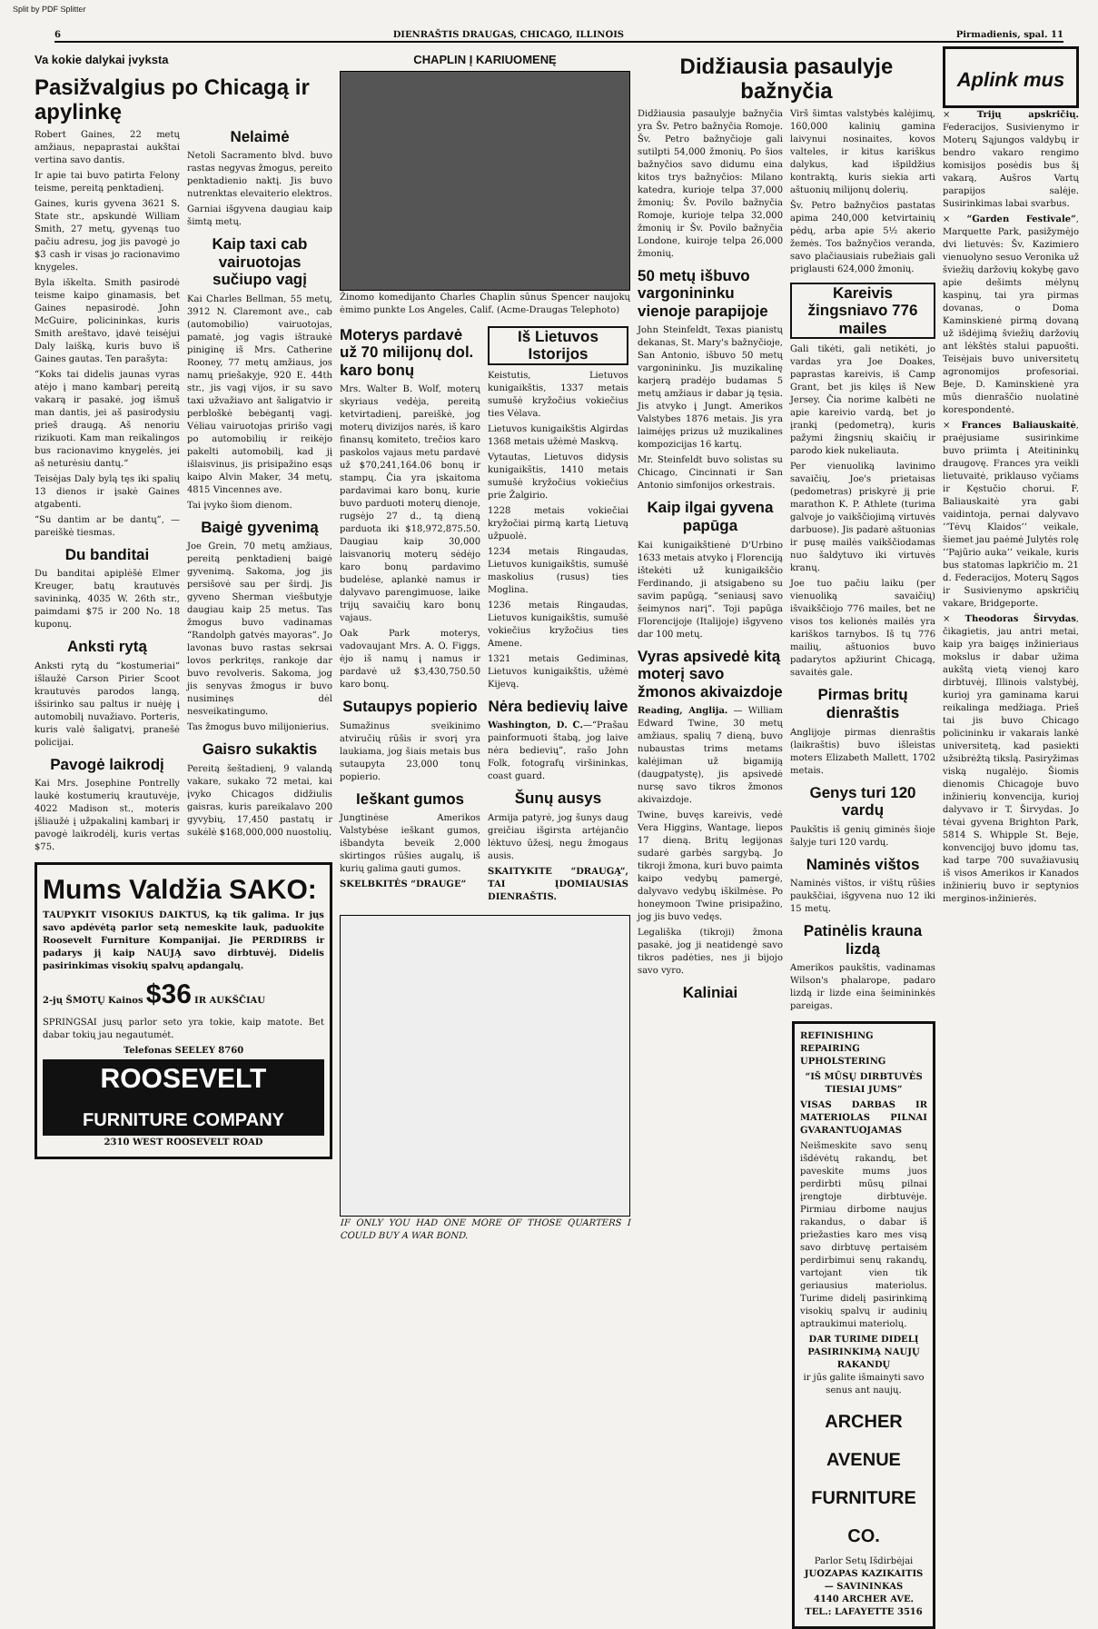Split by PDF Splitter
6 DIENRAŠTIS DRAUGAS, CHICAGO, ILLINOIS Pirmadienis, spal. 11
Va kokie dalykai įvyksta
Pasižvalgius po Chicagą ir apylinkę
Robert Gaines, 22 metų amžiaus, nepaprastai aukštai vertina savo dantis.
Ir apie tai buvo patirta Felony teisme, pereitą penktadienį.
Gaines, kuris gyvena 3621 S. State str., apskundė William Smith, 27 metų, gyvenąs tuo pačiu adresu, jog jis pavogė jo $3 cash ir visas jo racionavimo knygeles.
Byla iškelta. Smith pasirodė teisme kaipo ginamasis, bet Gaines nepasirodė. John McGuire, policininkas, kuris Smith areštavo, įdavė teisėjui Daly laišką, kuris buvo iš Gaines gautas. Ten parašyta:
“Koks tai didelis jaunas vyras atėjo į mano kambarį pereitą vakarą ir pasakė, jog išmuš man dantis, jei aš pasirodysiu prieš draugą. Aš nenoriu rizikuoti. Kam man reikalingos bus racionavimo knygelės, jei aš neturėsiu dantų.”
Teisėjas Daly bylą tęs iki spalių 13 dienos ir įsakė Gaines atgabenti.
“Su dantim ar be dantų”, — pareiškė tiesmas.
Du banditai
Du banditai apiplėšė Elmer Kreuger, batų krautuvės savininką, 4035 W. 26th str., paimdami $75 ir 200 No. 18 kuponų.
Anksti rytą
Anksti rytą du “kostumeriai” išlaužė Carson Pirier Scoot krautuvės parodos langą, išsirinko sau paltus ir nuėję į automobilį nuvažiavo. Porteris, kuris valė šaligatvį, pranešė policijai.
Pavogė laikrodį
Kai Mrs. Josephine Pontrelly laukė kostumerių krautuvėje, 4022 Madison st., moteris įšliaužė į užpakalinį kambarį ir pavogė laikrodėlį, kuris vertas $75.
Nelaimė
Netoli Sacramento blvd. buvo rastas negyvas žmogus, pereito penktadienio naktį. Jis buvo nutrenktas elevaiterio elektros.
Garniai išgyvena daugiau kaip šimtą metų.
Kaip taxi cab vairuotojas sučiupo vagį
Kai Charles Bellman, 55 metų, 3912 N. Claremont ave., cab (automobilio) vairuotojas, pamatė, jog vagis ištraukė piniginę iš Mrs. Catherine Rooney, 77 metų amžiaus, jos namų priešakyje, 920 E. 44th str., jis vagį vijos, ir su savo taxi užvažiavo ant šaligatvio ir perbloškė bebėgantį vagį. Vėliau vairuotojas pririšo vagį po automobilių ir reikėjo pakelti automobilį, kad jį išlaisvinus, jis prisipažino esąs kaipo Alvin Maker, 34 metų, 4815 Vincennes ave.
Tai įvyko šiom dienom.
Baigė gyvenimą
Joe Grein, 70 metų amžiaus, pereitą penktadienį baigė gyvenimą. Sakoma, jog jis persišovė sau per širdį. Jis gyveno Sherman viešbutyje daugiau kaip 25 metus. Tas žmogus buvo vadinamas “Randolph gatvės mayoras”. Jo lavonas buvo rastas sekrsai lovos perkritęs, rankoje dar buvo revolveris. Sakoma, jog jis senyvas žmogus ir buvo nusiminęs dėl nesveikatingumo.
Tas žmogus buvo milijonierius.
Gaisro sukaktis
Pereitą šeštadienį, 9 valandą vakare, sukako 72 metai, kai įvyko Chicagos didžiulis gaisras, kuris pareikalavo 200 gyvybių, 17,450 pastatų ir sukėlė $168,000,000 nuostolių.
Mums Valdžia SAKO:
TAUPYKIT VISOKIUS DAIKTUS, ką tik galima. Ir jųs savo apdėvėtą parlor setą nemeskite lauk, paduokite Roosevelt Furniture Kompanijai. Jie PERDIRBS ir padarys jį kaip NAUJĄ savo dirbtuvėj. Didelis pasirinkimas visokių spalvų apdangalų.
2-jų ŠMOTŲ Kainos $36 IR AUKŠČIAU
SPRINGSAI jusų parlor seto yra tokie, kaip matote. Bet dabar tokių jau negautumėt.
Telefonas SEELEY 8760
ROOSEVELT
FURNITURE COMPANY
2310 WEST ROOSEVELT ROAD
CHAPLIN Į KARIUOMENĘ
Žinomo komedijanto Charles Chaplin sūnus Spencer naujokų ėmimo punkte Los Angeles, Calif. (Acme-Draugas Telephoto)
Moterys pardavė už 70 milijonų dol. karo bonų
Mrs. Walter B. Wolf, moterų skyriaus vedėja, pereitą ketvirtadienį, pareiškė, jog moterų divizijos narės, iš karo finansų komiteto, trečios karo paskolos vajaus metu pardavė už $70,241,164.06 bonų ir stampų. Čia yra įskaitoma pardavimai karo bonų, kurie buvo parduoti moterų dienoje, rugsėjo 27 d., tą dieną parduota iki $18,972,875.50. Daugiau kaip 30,000 laisvanorių moterų sėdėjo karo bonų pardavimo budelėse, aplankė namus ir dalyvavo parengimuose, laike trijų savaičių karo bonų vajaus.
Oak Park moterys, vadovaujant Mrs. A. O. Figgs, ėjo iš namų į namus ir pardavė už $3,430,750.50 karo bonų.
Sutaupys popierio
Sumažinus sveikinimo atviručių rūšis ir svorį yra laukiama, jog šiais metais bus sutaupyta 23,000 tonų popierio.
Ieškant gumos
Jungtinėse Amerikos Valstybėse ieškant gumos, išbandyta beveik 2,000 skirtingos rūšies augalų, iš kurių galima gauti gumos.
SKELBKITĖS “DRAUGE”
Iš Lietuvos Istorijos
Keistutis, Lietuvos kunigaikštis, 1337 metais sumušė kryžočius vokiečius ties Vėlava.
Lietuvos kunigaikštis Algirdas 1368 metais užėmė Maskvą.
Vytautas, Lietuvos didysis kunigaikštis, 1410 metais sumušė kryžočius vokiečius prie Žalgirio.
1228 metais vokiečiai kryžočiai pirmą kartą Lietuvą užpuolė.
1234 metais Ringaudas, Lietuvos kunigaikštis, sumušė maskolius (rusus) ties Moglina.
1236 metais Ringaudas, Lietuvos kunigaikštis, sumušė vokiečius kryžočius ties Amene.
1321 metais Gediminas, Lietuvos kunigaikštis, užėmė Kijevą.
Nėra bedievių laive
Washington, D. C.—“Prašau painformuoti štabą, jog laive nėra bedievių”, rašo John Folk, fotografų viršininkas, coast guard.
Šunų ausys
Armija patyrė, jog šunys daug greičiau išgirsta artėjančio lėktuvo ūžesį, negu žmogaus ausis.
SKAITYKITE “DRAUGĄ”, TAI ĮDOMIAUSIAS DIENRAŠTIS.
IF ONLY YOU HAD ONE MORE OF THOSE QUARTERS I COULD BUY A WAR BOND.
Didžiausia pasaulyje bažnyčia
Didžiausia pasaulyje bažnyčia yra Šv. Petro bažnyčia Romoje. Šv. Petro bažnyčioje gali sutilpti 54,000 žmonių. Po šios bažnyčios savo didumu eina kitos trys bažnyčios: Milano katedra, kurioje telpa 37,000 žmonių; Šv. Povilo bažnyčia Romoje, kurioje telpa 32,000 žmonių ir Šv. Povilo bažnyčia Londone, kuiroje telpa 26,000 žmonių.
50 metų išbuvo vargonininku vienoje parapijoje
John Steinfeldt, Texas pianistų dekanas, St. Mary's bažnyčioje, San Antonio, išbuvo 50 metų vargonininku. Jis muzikalinę karjerą pradėjo budamas 5 metų amžiaus ir dabar ją tęsia. Jis atvyko į Jungt. Amerikos Valstybes 1876 metais. Jis yra laimėjęs prizus už muzikalines kompozicijas 16 kartų.
Mr. Steinfeldt buvo solistas su Chicago, Cincinnati ir San Antonio simfonijos orkestrais.
Kaip ilgai gyvena papūga
Kai kunigaikštienė D'Urbino 1633 metais atvyko į Florenciją ištekėti už kunigaikščio Ferdinando, ji atsigabeno su savim papūgą, “seniausį savo šeimynos narį”. Toji papūga Florencijoje (Italijoje) išgyveno dar 100 metų.
Vyras apsivedė kitą moterį savo žmonos akivaizdoje
Reading, Anglija. — William Edward Twine, 30 metų amžiaus, spalių 7 dieną, buvo nubaustas trims metams kalėjiman už bigamiją (daugpatystę), jis apsivedė nursę savo tikros žmonos akivaizdoje.
Twine, buvęs kareivis, vedė Vera Higgins, Wantage, liepos 17 dieną. Britų legijonas sudarė garbės sargybą. Jo tikroji žmona, kuri buvo paimta kaipo vedybų pamergė, dalyvavo vedybų iškilmėse. Po honeymoon Twine prisipažino, jog jis buvo vedęs.
Legališka (tikroji) žmona pasakė, jog ji neatidengė savo tikros padėties, nes ji bijojo savo vyro.
Kaliniai
Virš šimtas valstybės kalėjimų, 160,000 kalinių gamina laivynui nosinaites, kovos valteles, ir kitus kariškus dalykus, kad išpildžius kontraktą, kuris siekia arti aštuonių milijonų dolerių.
Šv. Petro bažnyčios pastatas apima 240,000 ketvirtainių pėdų, arba apie 5½ akerio žemės. Tos bažnyčios veranda, savo plačiausiais rubežiais gali priglausti 624,000 žmonių.
Kareivis žingsniavo 776 mailes
Gali tikėti, gali netikėti, jo vardas yra Joe Doakes, paprastas kareivis, iš Camp Grant, bet jis kilęs iš New Jersey. Čia norime kalbėti ne apie kareivio vardą, bet jo įrankį (pedometrą), kuris pažymi žingsnių skaičių ir parodo kiek nukeliauta.
Per vienuoliką lavinimo savaičių, Joe's prietaisas (pedometras) priskyrė jį prie marathon K. P. Athlete (turima galvoje jo vaikščiojimą virtuvės darbuose). Jis padarė aštuonias ir pusę mailės vaikščiodamas nuo šaldytuvo iki virtuvės kranų.
Joe tuo pačiu laiku (per vienuoliką savaičių) išvaikščiojo 776 mailes, bet ne visos tos kelionės mailės yra kariškos tarnybos. Iš tų 776 mailių, aštuonios buvo padarytos apžiurint Chicagą, savaitės gale.
Pirmas britų dienraštis
Anglijoje pirmas dienraštis (laikraštis) buvo išleistas moters Elizabeth Mallett, 1702 metais.
Genys turi 120 vardų
Paukštis iš genių giminės šioje šalyje turi 120 vardų.
Naminės vištos
Naminės vištos, ir vištų rūšies paukščiai, išgyvena nuo 12 iki 15 metų.
Patinėlis krauna lizdą
Amerikos paukštis, vadinamas Wilson's phalarope, padaro lizdą ir lizde eina šeimininkės pareigas.
REFINISHING REPAIRING UPHOLSTERING
“IŠ MŪSŲ DIRBTUVĖS TIESIAI JUMS”
VISAS DARBAS IR MATERIOLAS PILNAI GVARANTUOJAMAS
Neišmeskite savo senų išdėvėtų rakandų, bet paveskite mums juos perdirbti mūsų pilnai įrengtoje dirbtuvėje. Pirmiau dirbome naujus rakandus, o dabar iš priežasties karo mes visą savo dirbtuvę pertaisėm perdirbimui senų rakandų, vartojant vien tik geriausius materiolus. Turime didelį pasirinkimą visokių spalvų ir audinių aptraukimui materiolų.
DAR TURIME DIDELĮ PASIRINKIMĄ NAUJŲ RAKANDŲ
ir jūs galite išmainyti savo senus ant naujų.
ARCHER AVENUE FURNITURE CO.
Parlor Setų Išdirbėjai
JUOZAPAS KAZIKAITIS — SAVININKAS
4140 ARCHER AVE. TEL.: LAFAYETTE 3516
Aplink mus
× Trijų apskričių. Federacijos, Susivienymo ir Moterų Sąjungos valdybų ir bendro vakaro rengimo komisijos posėdis bus šį vakarą, Aušros Vartų parapijos salėje. Susirinkimas labai svarbus.
× “Garden Festivale”, Marquette Park, pasižymėjo dvi lietuvės: Šv. Kazimiero vienuolyno sesuo Veronika už šviežių daržovių kokybę gavo apie dešimts mėlynų kaspinų, tai yra pirmas dovanas, o Doma Kaminskienė pirmą dovaną už išdėjimą šviežių daržovių ant lėkštės stalui papuošti. Teisėjais buvo universitetų agronomijos profesoriai. Beje, D. Kaminskienė yra mūs dienraščio nuolatinė korespondentė.
× Frances Baliauskaitė, praėjusiame susirinkime buvo priimta į Ateitininkų draugovę. Frances yra veikli lietuvaitė, priklauso vyčiams ir Kęstučio chorui. F. Baliauskaitė yra gabi vaidintoja, pernai dalyvavo ‘‘Tėvų Klaidos’’ veikale, šiemet jau paėmė Julytės rolę ‘‘Pajūrio auka’’ veikale, kuris bus statomas lapkričio m. 21 d. Federacijos, Moterų Sągos ir Susivienymo apskričių vakare, Bridgeporte.
× Theodoras Širvydas, čikagietis, jau antri metai, kaip yra baigęs inžinieriaus mokslus ir dabar užima aukštą vietą vienoj karo dirbtuvėj, Illinois valstybėj, kurioj yra gaminama karui reikalinga medžiaga. Prieš tai jis buvo Chicago policininku ir vakarais lankė universitetą, kad pasiekti užsibrėžtą tikslą. Pasiryžimas viską nugalėjo. Šiomis dienomis Chicagoje buvo inžinierių konvencija, kurioj dalyvavo ir T. Širvydas. Jo tėvai gyvena Brighton Park, 5814 S. Whipple St. Beje, konvencijoj buvo įdomu tas, kad tarpe 700 suvažiavusių iš visos Amerikos ir Kanados inžinierių buvo ir septynios merginos-inžinierės.